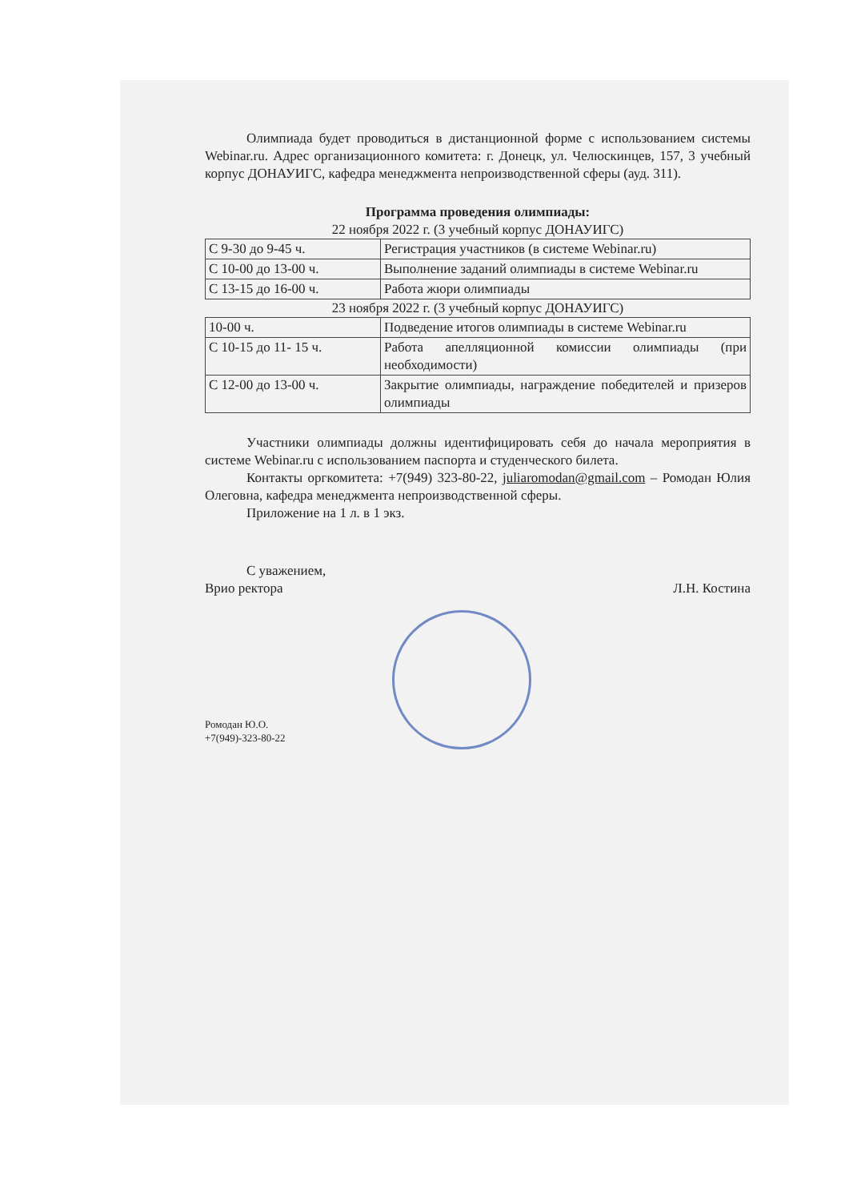Олимпиада будет проводиться в дистанционной форме с использованием системы Webinar.ru. Адрес организационного комитета: г. Донецк, ул. Челюскинцев, 157, 3 учебный корпус ДОНАУИГС, кафедра менеджмента непроизводственной сферы (ауд. 311).
Программа проведения олимпиады:
22 ноября 2022 г. (3 учебный корпус ДОНАУИГС)
| С 9-30 до 9-45 ч. | Регистрация участников (в системе Webinar.ru) |
| С 10-00 до 13-00 ч. | Выполнение заданий олимпиады в системе Webinar.ru |
| С 13-15 до 16-00 ч. | Работа жюри олимпиады |
23 ноября 2022 г. (3 учебный корпус ДОНАУИГС)
| 10-00 ч. | Подведение итогов олимпиады в системе Webinar.ru |
| С 10-15 до 11- 15 ч. | Работа апелляционной комиссии олимпиады (при необходимости) |
| С 12-00 до 13-00 ч. | Закрытие олимпиады, награждение победителей и призеров олимпиады |
Участники олимпиады должны идентифицировать себя до начала мероприятия в системе Webinar.ru с использованием паспорта и студенческого билета.
Контакты оргкомитета: +7(949) 323-80-22, juliaromodan@gmail.com – Ромодан Юлия Олеговна, кафедра менеджмента непроизводственной сферы.
Приложение на 1 л. в 1 экз.
С уважением,
Врио ректора Л.Н. Костина
Ромодан Ю.О.
+7(949)-323-80-22